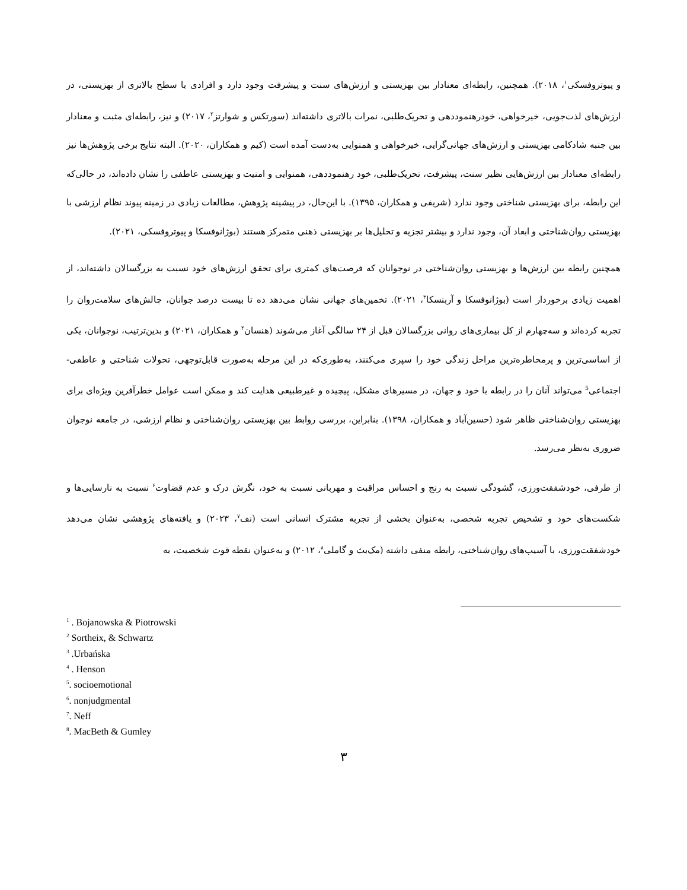و پیوتروفسکی<sup>۱</sup>، ۲۰۱۸). همچنین، رابطه‌ای معنادار بین بهزیستی و ارزش‌های سنت و پیشرفت وجود دارد و افرادی با سطح بالاتری از بهزیستی، در ارزش‌های لذت‌جویی، خیرخواهی، خودرهنموددهی و تحریک‌طلبی، نمرات بالاتری داشته‌اند (سورتکس و شوارتز<sup>۲</sup>، ۲۰۱۷) و نیز، رابطه‌ای مثبت و معنادار بین جنبه شادکامی بهزیستی و ارزش‌های جهانی‌گرایی، خیرخواهی و همنوایی به‌دست آمده است (کیم و همکاران، ۲۰۲۰). البته نتایج برخی پژوهش‌ها نیز رابطه‌ای معنادار بین ارزش‌هایی نظیر سنت، پیشرفت، تحریک‌طلبی، خود رهنموددهی، همنوایی و امنیت و بهزیستی عاطفی را نشان داده‌اند، در حالی‌که این رابطه، برای بهزیستی شناختی وجود ندارد (شریفی و همکاران، ۱۳۹۵). با این‌حال، در پیشینه پژوهش، مطالعات زیادی در زمینه پیوند نظام ارزشی با بهزیستی روان‌شناختی و ابعاد آن، وجود ندارد و بیشتر تجزیه و تحلیل‌ها بر بهزیستی ذهنی متمرکز هستند (بوژانوفسکا و پیوتروفسکی، ۲۰۲۱).
همچنین رابطه بین ارزش‌ها و بهزیستی روان‌شناختی در نوجوانان که فرصت‌های کمتری برای تحقق ارزش‌های خود نسبت به بزرگسالان داشته‌اند، از اهمیت زیادی برخوردار است (بوژانوفسکا و آربنسکا<sup>۳</sup>، ۲۰۲۱). تخمین‌های جهانی نشان می‌دهد ده تا بیست درصد جوانان، چالش‌های سلامت‌روان را تجربه کرده‌اند و سه‌چهارم از کل بیماری‌های روانی بزرگسالان قبل از ۲۴ سالگی آغاز می‌شوند (هنسان<sup>۴</sup> و همکاران، ۲۰۲۱) و بدین‌ترتیب، نوجوانان، یکی از اساسی‌ترین و پرمخاطره‌ترین مراحل زندگی خود را سپری می‌کنند، به‌طوری‌که در این مرحله به‌صورت قابل‌توجهی، تحولات شناختی و عاطفی-اجتماعی<sup>5</sup> می‌تواند آنان را در رابطه با خود و جهان، در مسیرهای مشکل، پیچیده و غیرطبیعی هدایت کند و ممکن است عوامل خطرآفرین ویژه‌ای برای بهزیستی روان‌شناختی ظاهر شود (حسین‌آباد و همکاران، ۱۳۹۸). بنابراین، بررسی روابط بین بهزیستی روان‌شناختی و نظام ارزشی، در جامعه نوجوان ضروری به‌نظر می‌رسد.
از طرفی، خودشفقت‌ورزی، گشودگی نسبت به رنج و احساس مراقبت و مهربانی نسبت به خود، نگرش درک و عدم قضاوت<sup>۶</sup> نسبت به نارسایی‌ها و شکست‌های خود و تشخیص تجربه شخصی، به‌عنوان بخشی از تجربه مشترک انسانی است (نف<sup>۷</sup>، ۲۰۲۳) و یافته‌های پژوهشی نشان می‌دهد خودشفقت‌ورزی، با آسیب‌های روان‌شناختی، رابطه منفی داشته (مک‌بث و گاملی<sup>۸</sup>، ۲۰۱۲) و به‌عنوان نقطه قوت شخصیت، به
<sup>1</sup> . Bojanowska & Piotrowski
<sup>2</sup> Sortheix, & Schwartz
<sup>3</sup> .Urbańska
<sup>4</sup> . Henson
<sup>5</sup>. socioemotional
<sup>6</sup>. nonjudgmental
<sup>7</sup>. Neff
<sup>8</sup>. MacBeth & Gumley
۳